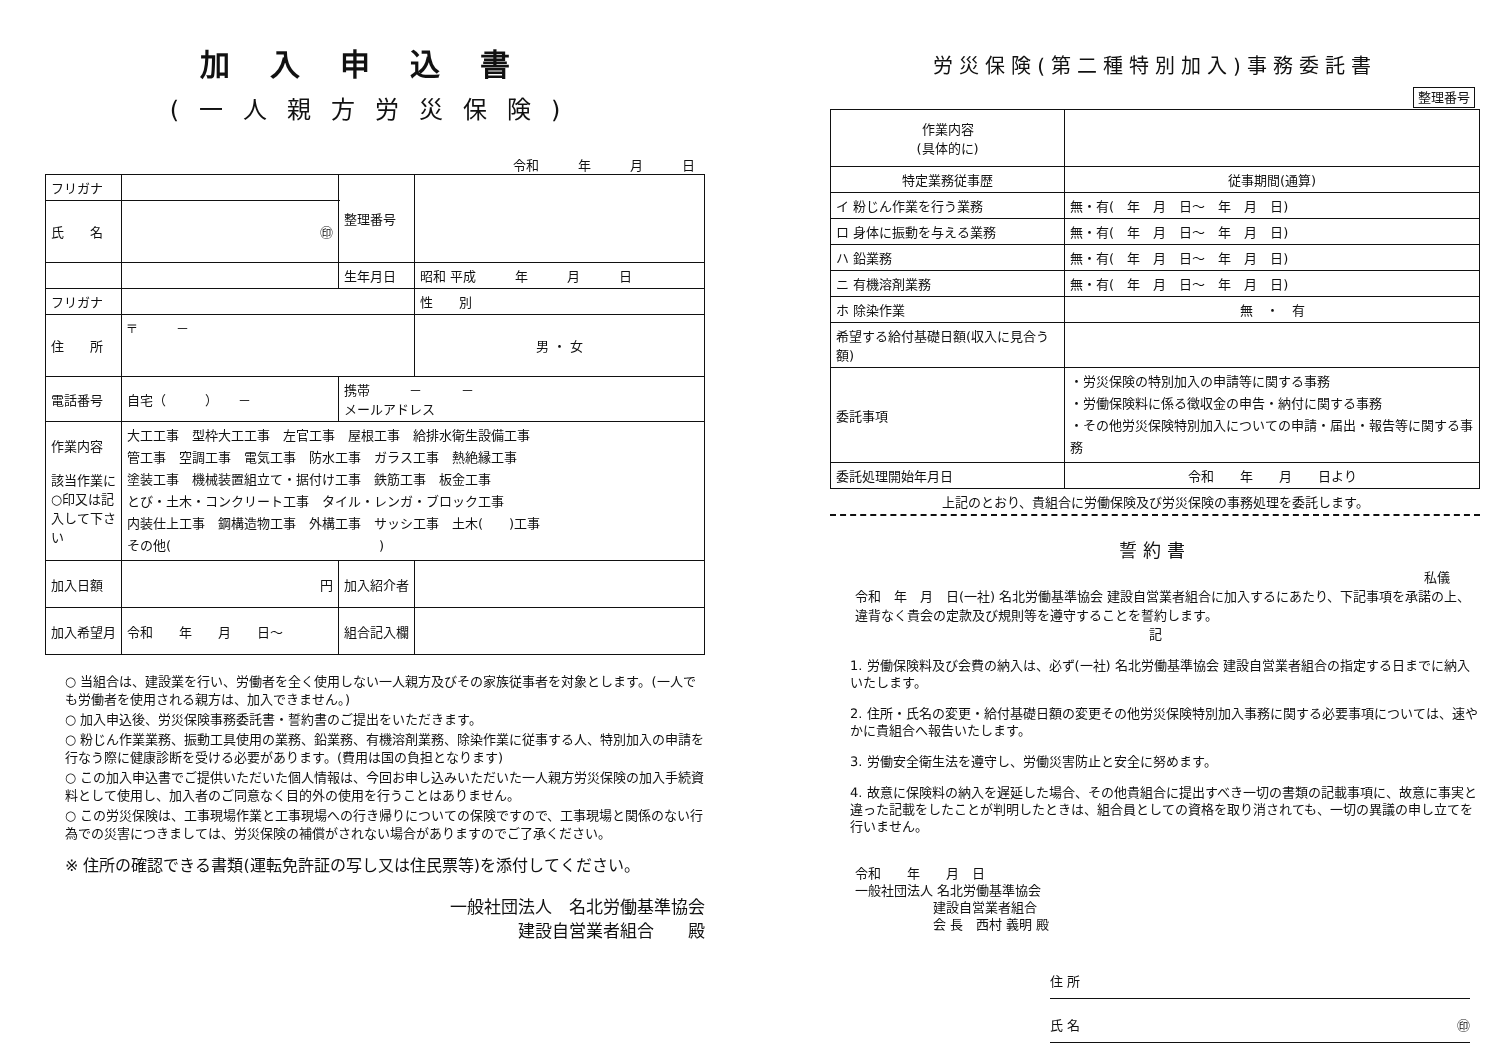加入申込書
(一人親方労災保険)
令和　　　年　　　月　　　日
| フリガナ | | | 整理番号 | |
| 氏 名 | ㊞ | | | |
| | | | 生年月日 | 昭和 平成 年 月 日 |
| フリガナ | | | | 性 別 |
| 住 所 | 〒 － | | | 男 ・ 女 |
| 電話番号 | 自宅（ ） － | | 携帯 － － メールアドレス | |
| 作業内容 該当作業に○印又は記入して下さい | 大工工事 型枠大工工事 左官工事 屋根工事 給排水衛生設備工事 管工事 空調工事 電気工事 防水工事 ガラス工事 熱絶縁工事 塗装工事 機械装置組立て・据付け工事 鉄筋工事 板金工事 とび・土木・コンクリート工事 タイル・レンガ・ブロック工事 内装仕上工事 鋼構造物工事 外構工事 サッシ工事 土木( )工事 その他( ) | | | |
| 加入日額 | 円 | 加入紹介者 | | |
| 加入希望月 | 令和 年 月 日～ | 組合記入欄 | | |
○ 当組合は、建設業を行い、労働者を全く使用しない一人親方及びその家族従事者を対象とします。(一人でも労働者を使用される親方は、加入できません。)
○ 加入申込後、労災保険事務委託書・誓約書のご提出をいただきます。
○ 粉じん作業業務、振動工具使用の業務、鉛業務、有機溶剤業務、除染作業に従事する人、特別加入の申請を行なう際に健康診断を受ける必要があります。(費用は国の負担となります)
○ この加入申込書でご提供いただいた個人情報は、今回お申し込みいただいた一人親方労災保険の加入手続資料として使用し、加入者のご同意なく目的外の使用を行うことはありません。
○ この労災保険は、工事現場作業と工事現場への行き帰りについての保険ですので、工事現場と関係のない行為での災害につきましては、労災保険の補償がされない場合がありますのでご了承ください。
※ 住所の確認できる書類(運転免許証の写し又は住民票等)を添付してください。
一般社団法人　名北労働基準協会
建設自営業者組合　　殿
労災保険(第二種特別加入)事務委託書
| | | 整理番号 |
| 作業内容 (具体的に) | | |
| 特定業務従事歴 | | 従事期間(通算) |
| イ 粉じん作業を行う業務 | | 無・有( 年 月 日～ 年 月 日) |
| ロ 身体に振動を与える業務 | | 無・有( 年 月 日～ 年 月 日) |
| ハ 鉛業務 | | 無・有( 年 月 日～ 年 月 日) |
| ニ 有機溶剤業務 | | 無・有( 年 月 日～ 年 月 日) |
| ホ 除染作業 | | 無 ・ 有 |
| 希望する給付基礎日額(収入に見合う額) | | |
| 委託事項 | ・労災保険の特別加入の申請等に関する事務 ・労働保険料に係る徴収金の申告・納付に関する事務 ・その他労災保険特別加入についての申請・届出・報告等に関する事務 | |
| 委託処理開始年月日 | | 令和 年 月 日より |
上記のとおり、貴組合に労働保険及び労災保険の事務処理を委託します。
誓約書
私儀
令和　年　月　日(一社) 名北労働基準協会 建設自営業者組合に加入するにあたり、下記事項を承諾の上、違背なく貴会の定款及び規則等を遵守することを誓約します。
記
1. 労働保険料及び会費の納入は、必ず(一社) 名北労働基準協会 建設自営業者組合の指定する日までに納入いたします。
2. 住所・氏名の変更・給付基礎日額の変更その他労災保険特別加入事務に関する必要事項については、速やかに貴組合へ報告いたします。
3. 労働安全衛生法を遵守し、労働災害防止と安全に努めます。
4. 故意に保険料の納入を遅延した場合、その他貴組合に提出すべき一切の書類の記載事項に、故意に事実と違った記載をしたことが判明したときは、組合員としての資格を取り消されても、一切の異議の申し立てを行いません。
令和　　年　　月　日
一般社団法人 名北労働基準協会
　　　　　　建設自営業者組合
　　　　　　会 長　西村 義明 殿
住 所
氏 名 ㊞